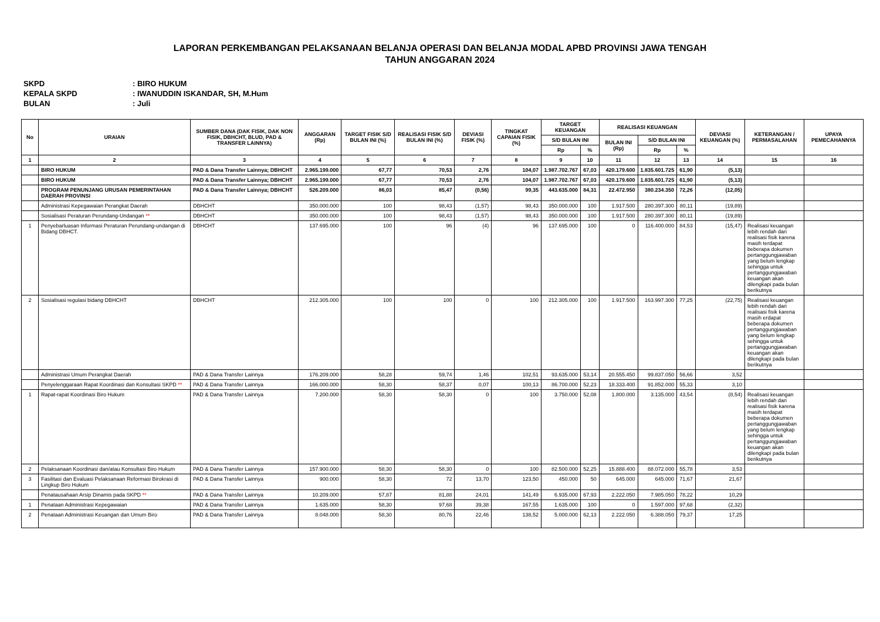LAPORAN PERKEMBANGAN PELAKSANAAN BELANJA OPERASI DAN BELANJA MODAL APBD PROVINSI JAWA TENGAH
TAHUN ANGGARAN 2024
SKPD: BIRO HUKUM
KEPALA SKPD: IWANUDDIN ISKANDAR, SH, M.Hum
BULAN: Juli
| No | URAIAN | SUMBER DANA (DAK FISIK, DAK NON FISIK, DBHCHT, BLUD, PAD & TRANSFER LAINNYA) | ANGGARAN (Rp) | TARGET FISIK S/D BULAN INI (%) | REALISASI FISIK S/D BULAN INI (%) | DEVIASI FISIK (%) | TINGKAT CAPAIAN FISIK (%) | TARGET KEUANGAN | | REALISASI KEUANGAN | | | DEVIASI KEUANGAN (%) | KETERANGAN / PERMASALAHAN | UPAYA PEMECAHANNYA |
| --- | --- | --- | --- | --- | --- | --- | --- | --- | --- | --- | --- | --- | --- | --- | --- |
| | | | | | | | | S/D BULAN INI | | BULAN INI (Rp) | S/D BULAN INI | | | | |
| | | | | | | | | Rp | % | | Rp | % | | | |
| 1 | 2 | 3 | 4 | 5 | 6 | 7 | 8 | 9 | 10 | 11 | 12 | 13 | 14 | 15 | 16 |
| | BIRO HUKUM | PAD & Dana Transfer Lainnya; DBHCHT | 2.965.199.000 | 67,77 | 70,53 | 2,76 | 104,07 | 1.987.702.767 | 67,03 | 420.179.600 | 1.835.601.725 | 61,90 | (5,13) | | |
| | BIRO HUKUM | PAD & Dana Transfer Lainnya; DBHCHT | 2.965.199.000 | 67,77 | 70,53 | 2,76 | 104,07 | 1.987.702.767 | 67,03 | 420.179.600 | 1.835.601.725 | 61,90 | (5,13) | | |
| | PROGRAM PENUNJANG URUSAN PEMERINTAHAN DAERAH PROVINSI | PAD & Dana Transfer Lainnya; DBHCHT | 526.209.000 | 86,03 | 85,47 | (0,56) | 99,35 | 443.635.000 | 84,31 | 22.472.950 | 380.234.350 | 72,26 | (12,05) | | |
| | Administrasi Kepegawaian Perangkat Daerah | DBHCHT | 350.000.000 | 100 | 98,43 | (1,57) | 98,43 | 350.000.000 | 100 | 1.917.500 | 280.397.300 | 80,11 | (19,89) | | |
| | Sosialisasi Peraturan Perundang-Undangan ** | DBHCHT | 350.000.000 | 100 | 98,43 | (1,57) | 98,43 | 350.000.000 | 100 | 1.917.500 | 280.397.300 | 80,11 | (19,89) | | |
| 1 | Penyebarluasan Informasi Peraturan Perundang-undangan di Bidang DBHCT. | DBHCHT | 137.695.000 | 100 | 96 | (4) | 96 | 137.695.000 | 100 | 0 | 116.400.000 | 84,53 | (15,47) | Realisasi keuangan lebih rendah dari realisasi fisik karena masih terdapat beberapa dokumen pertanggungjawaban yang belum lengkap sehingga untuk pertanggungjawaban keuangan akan dilengkapi pada bulan berikutnya | |
| 2 | Sosialisasi regulasi bidang DBHCHT | DBHCHT | 212.305.000 | 100 | 100 | 0 | 100 | 212.305.000 | 100 | 1.917.500 | 163.997.300 | 77,25 | (22,75) | Realisasi keuangan lebih rendah dari realisasi fisik karena masih erdapat beberapa dokumen pertanggungjawaban yang belum lengkap sehingga untuk pertanggungjawaban keuangan akan dilengkapi pada bulan berikutnya | |
| | Administrasi Umum Perangkat Daerah | PAD & Dana Transfer Lainnya | 176.209.000 | 58,28 | 59,74 | 1,46 | 102,51 | 93.635.000 | 53,14 | 20.555.450 | 99.837.050 | 56,66 | 3,52 | | |
| | Penyelenggaraan Rapat Koordinasi dan Konsultasi SKPD ** | PAD & Dana Transfer Lainnya | 166.000.000 | 58,30 | 58,37 | 0,07 | 100,13 | 86.700.000 | 52,23 | 18.333.400 | 91.852.000 | 55,33 | 3,10 | | |
| 1 | Rapat-rapat Koordinasi Biro Hukum | PAD & Dana Transfer Lainnya | 7.200.000 | 58,30 | 58,30 | 0 | 100 | 3.750.000 | 52,08 | 1.800.000 | 3.135.000 | 43,54 | (8,54) | Realisasi keuangan lebih rendah dari realisasi fisik karena masih terdapat beberapa dokumen pertanggungjawaban yang belum lengkap sehingga untuk pertanggungjawaban keuangan akan dilengkapi pada bulan berikutnya | |
| 2 | Pelaksanaan Koordinasi dan/atau Konsultasi Biro Hukum | PAD & Dana Transfer Lainnya | 157.900.000 | 58,30 | 58,30 | 0 | 100 | 82.500.000 | 52,25 | 15.888.400 | 88.072.000 | 55,78 | 3,53 | | |
| 3 | Fasilitasi dan Evaluasi Pelaksanaan Reformasi Birokrasi di Lingkup Biro Hukum | PAD & Dana Transfer Lainnya | 900.000 | 58,30 | 72 | 13,70 | 123,50 | 450.000 | 50 | 645.000 | 645.000 | 71,67 | 21,67 | | |
| | Penatausahaan Arsip Dinamis pada SKPD ** | PAD & Dana Transfer Lainnya | 10.209.000 | 57,87 | 81,88 | 24,01 | 141,49 | 6.935.000 | 67,93 | 2.222.050 | 7.985.050 | 78,22 | 10,29 | | |
| 1 | Penataan Administrasi Kepegawaian | PAD & Dana Transfer Lainnya | 1.635.000 | 58,30 | 97,68 | 39,38 | 167,55 | 1.635.000 | 100 | 0 | 1.597.000 | 97,68 | (2,32) | | |
| 2 | Penataan Administrasi Keuangan dan Umum Biro | PAD & Dana Transfer Lainnya | 8.048.000 | 58,30 | 80,76 | 22,46 | 138,52 | 5.000.000 | 62,13 | 2.222.050 | 6.388.050 | 79,37 | 17,25 | | |